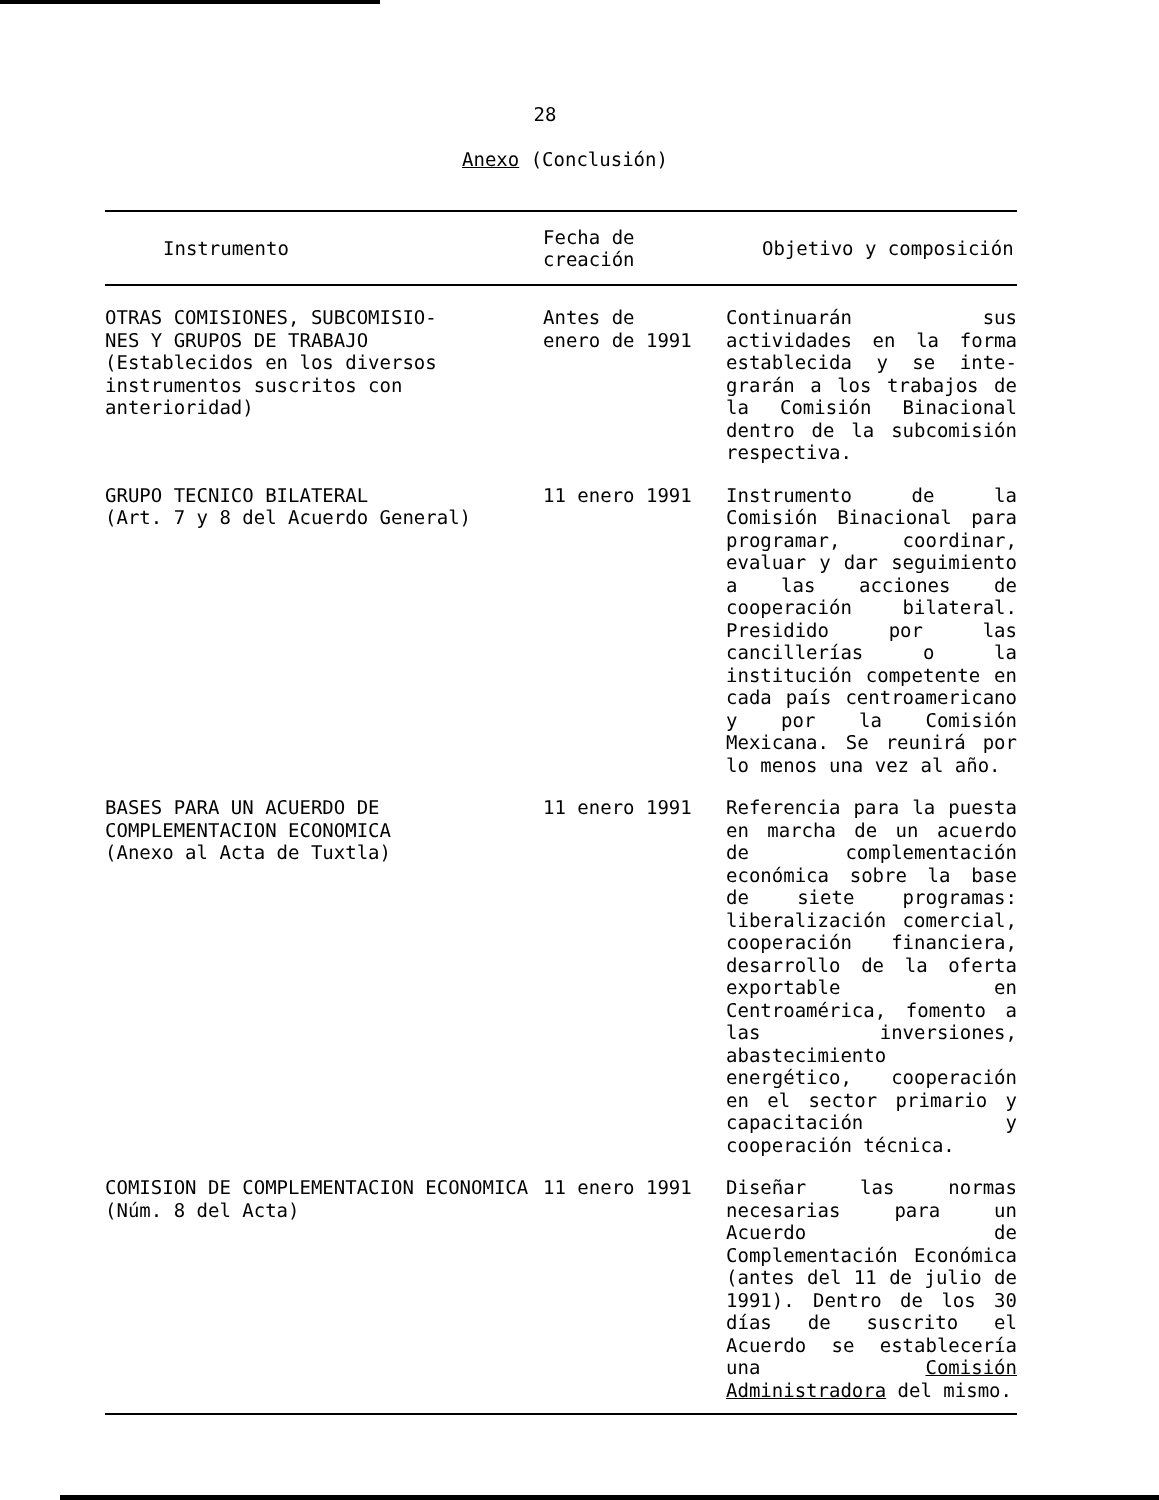28
Anexo (Conclusión)
| Instrumento | Fecha de creación | Objetivo y composición |
| --- | --- | --- |
| OTRAS COMISIONES, SUBCOMISIO- NES Y GRUPOS DE TRABAJO (Establecidos en los diversos instrumentos suscritos con anterioridad) | Antes de enero de 1991 | Continuarán sus actividades en la forma establecida y se inte-grarán a los trabajos de la Comisión Binacional dentro de la subcomisión respectiva. |
| GRUPO TECNICO BILATERAL (Art. 7 y 8 del Acuerdo General) | 11 enero 1991 | Instrumento de la Comisión Binacional para programar, coordinar, evaluar y dar seguimiento a las acciones de cooperación bilateral. Presidido por las cancillerías o la institución competente en cada país centroamericano y por la Comisión Mexicana. Se reunirá por lo menos una vez al año. |
| BASES PARA UN ACUERDO DE COMPLEMENTACION ECONOMICA (Anexo al Acta de Tuxtla) | 11 enero 1991 | Referencia para la puesta en marcha de un acuerdo de complementación económica sobre la base de siete programas: liberalización comercial, cooperación financiera, desarrollo de la oferta exportable en Centroamérica, fomento a las inversiones, abastecimiento energético, cooperación en el sector primario y capacitación y cooperación técnica. |
| COMISION DE COMPLEMENTACION ECONOMICA (Núm. 8 del Acta) | 11 enero 1991 | Diseñar las normas necesarias para un Acuerdo de Complementación Económica (antes del 11 de julio de 1991). Dentro de los 30 días de suscrito el Acuerdo se establecería una Comisión Administradora del mismo. |